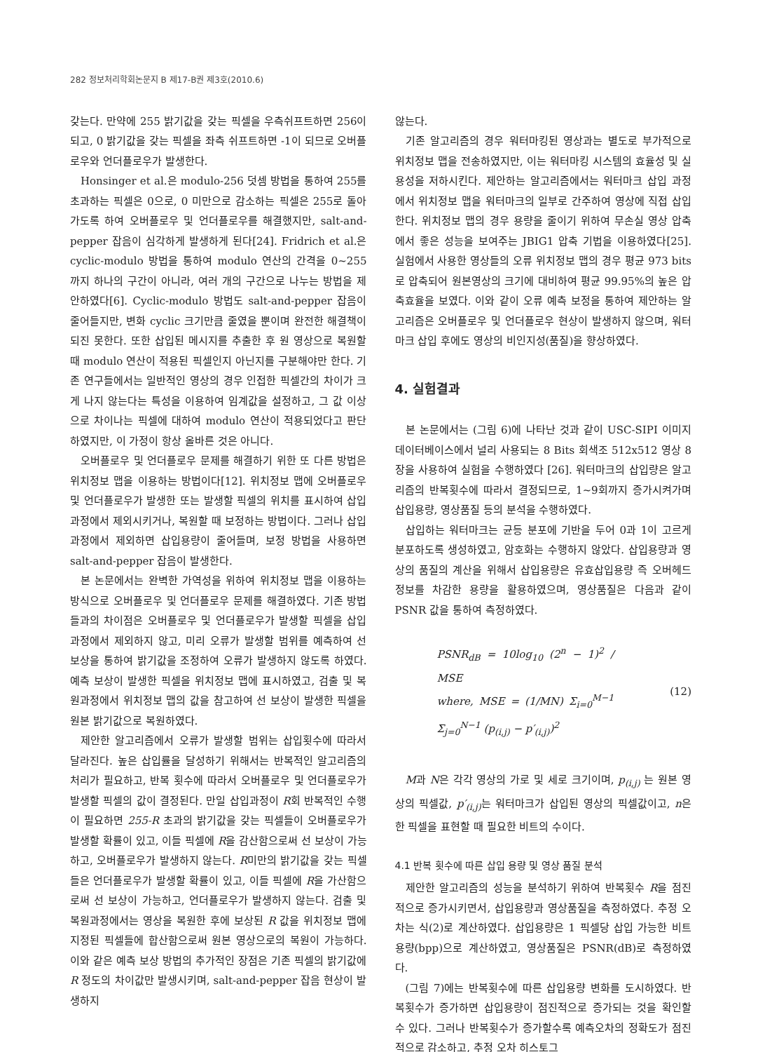282 정보처리학회논문지 B 제17-B권 제3호(2010.6)
갖는다. 만약에 255 밝기값을 갖는 픽셀을 우측쉬프트하면 256이 되고, 0 밝기값을 갖는 픽셀을 좌측 쉬프트하면 -1이 되므로 오버플로우와 언더플로우가 발생한다.
Honsinger et al.은 modulo-256 덧셈 방법을 통하여 255를 초과하는 픽셀은 0으로, 0 미만으로 감소하는 픽셀은 255로 돌아가도록 하여 오버플로우 및 언더플로우를 해결했지만, salt-and-pepper 잡음이 심각하게 발생하게 된다[24]. Fridrich et al.은 cyclic-modulo 방법을 통하여 modulo 연산의 간격을 0~255 까지 하나의 구간이 아니라, 여러 개의 구간으로 나누는 방법을 제안하였다[6]. Cyclic-modulo 방법도 salt-and-pepper 잡음이 줄어들지만, 변화 cyclic 크기만큼 줄였을 뿐이며 완전한 해결책이 되진 못한다. 또한 삽입된 메시지를 추출한 후 원 영상으로 복원할 때 modulo 연산이 적용된 픽셀인지 아닌지를 구분해야만 한다. 기존 연구들에서는 일반적인 영상의 경우 인접한 픽셀간의 차이가 크게 나지 않는다는 특성을 이용하여 임계값을 설정하고, 그 값 이상으로 차이나는 픽셀에 대하여 modulo 연산이 적용되었다고 판단하였지만, 이 가정이 항상 올바른 것은 아니다.
오버플로우 및 언더플로우 문제를 해결하기 위한 또 다른 방법은 위치정보 맵을 이용하는 방법이다[12]. 위치정보 맵에 오버플로우 및 언더플로우가 발생한 또는 발생할 픽셀의 위치를 표시하여 삽입과정에서 제외시키거나, 복원할 때 보정하는 방법이다. 그러나 삽입 과정에서 제외하면 삽입용량이 줄어들며, 보정 방법을 사용하면 salt-and-pepper 잡음이 발생한다.
본 논문에서는 완벽한 가역성을 위하여 위치정보 맵을 이용하는 방식으로 오버플로우 및 언더플로우 문제를 해결하였다. 기존 방법들과의 차이점은 오버플로우 및 언더플로우가 발생할 픽셀을 삽입과정에서 제외하지 않고, 미리 오류가 발생할 범위를 예측하여 선 보상을 통하여 밝기값을 조정하여 오류가 발생하지 않도록 하였다. 예측 보상이 발생한 픽셀을 위치정보 맵에 표시하였고, 검출 및 복원과정에서 위치정보 맵의 값을 참고하여 선 보상이 발생한 픽셀을 원본 밝기값으로 복원하였다.
제안한 알고리즘에서 오류가 발생할 범위는 삽입횟수에 따라서 달라진다. 높은 삽입률을 달성하기 위해서는 반복적인 알고리즘의 처리가 필요하고, 반복 횟수에 따라서 오버플로우 및 언더플로우가 발생할 픽셀의 값이 결정된다. 만일 삽입과정이 R회 반복적인 수행이 필요하면 255-R 초과의 밝기값을 갖는 픽셀들이 오버플로우가 발생할 확률이 있고, 이들 픽셀에 R을 감산함으로써 선 보상이 가능하고, 오버플로우가 발생하지 않는다. R미만의 밝기값을 갖는 픽셀들은 언더플로우가 발생할 확률이 있고, 이들 픽셀에 R을 가산함으로써 선 보상이 가능하고, 언더플로우가 발생하지 않는다. 검출 및 복원과정에서는 영상을 복원한 후에 보상된 R 값을 위치정보 맵에 지정된 픽셀들에 합산함으로써 원본 영상으로의 복원이 가능하다. 이와 같은 예측 보상 방법의 추가적인 장점은 기존 픽셀의 밝기값에 R 정도의 차이값만 발생시키며, salt-and-pepper 잡음 현상이 발생하지
않는다.
기존 알고리즘의 경우 워터마킹된 영상과는 별도로 부가적으로 위치정보 맵을 전송하였지만, 이는 워터마킹 시스템의 효율성 및 실용성을 저하시킨다. 제안하는 알고리즘에서는 워터마크 삽입 과정에서 위치정보 맵을 워터마크의 일부로 간주하여 영상에 직접 삽입한다. 위치정보 맵의 경우 용량을 줄이기 위하여 무손실 영상 압축에서 좋은 성능을 보여주는 JBIG1 압축 기법을 이용하였다[25]. 실험에서 사용한 영상들의 오류 위치정보 맵의 경우 평균 973 bits로 압축되어 원본영상의 크기에 대비하여 평균 99.95%의 높은 압축효율을 보였다. 이와 같이 오류 예측 보정을 통하여 제안하는 알고리즘은 오버플로우 및 언더플로우 현상이 발생하지 않으며, 워터마크 삽입 후에도 영상의 비인지성(품질)을 향상하였다.
4. 실험결과
본 논문에서는 (그림 6)에 나타난 것과 같이 USC-SIPI 이미지 데이터베이스에서 널리 사용되는 8 Bits 회색조 512x512 영상 8장을 사용하여 실험을 수행하였다 [26]. 워터마크의 삽입량은 알고리즘의 반복횟수에 따라서 결정되므로, 1~9회까지 증가시켜가며 삽입용량, 영상품질 등의 분석을 수행하였다.
삽입하는 워터마크는 균등 분포에 기반을 두어 0과 1이 고르게 분포하도록 생성하였고, 암호화는 수행하지 않았다. 삽입용량과 영상의 품질의 계산을 위해서 삽입용량은 유효삽입용량 즉 오버헤드 정보를 차감한 용량을 활용하였으며, 영상품질은 다음과 같이 PSNR 값을 통하여 측정하였다.
PSNR<sub>dB</sub> = 10log<sub>10</sub> (2<sup>n</sup> − 1)<sup>2</sup> / MSE
where, MSE = (1/MN) Σ<sub>i=0</sub><sup>M−1</sup> Σ<sub>j=0</sub><sup>N−1</sup> (p<sub>(i,j)</sub> − p′<sub>(i,j)</sub>)<sup>2</sup>
(12)
M과 N은 각각 영상의 가로 및 세로 크기이며, p<sub>(i,j)</sub> 는 원본 영상의 픽셀값, p′<sub>(i,j)</sub> 는 워터마크가 삽입된 영상의 픽셀값이고, n은 한 픽셀을 표현할 때 필요한 비트의 수이다.
4.1 반복 횟수에 따른 삽입 용량 및 영상 품질 분석
제안한 알고리즘의 성능을 분석하기 위하여 반복횟수 R을 점진적으로 증가시키면서, 삽입용량과 영상품질을 측정하였다. 추정 오차는 식(2)로 계산하였다. 삽입용량은 1 픽셀당 삽입 가능한 비트용량(bpp)으로 계산하였고, 영상품질은 PSNR(dB)로 측정하였다.
(그림 7)에는 반복횟수에 따른 삽입용량 변화를 도시하였다. 반복횟수가 증가하면 삽입용량이 점진적으로 증가되는 것을 확인할 수 있다. 그러나 반복횟수가 증가할수록 예측오차의 정확도가 점진적으로 감소하고, 추정 오차 히스토그